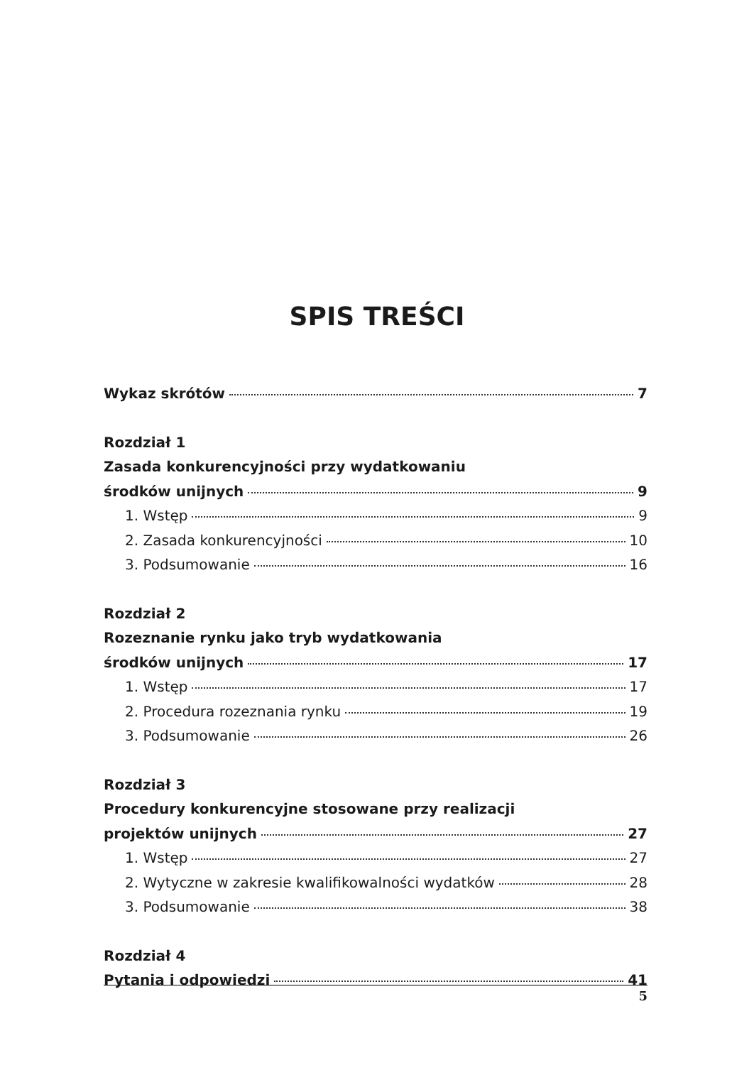SPIS TREŚCI
Wykaz skrótów 7
Rozdział 1
Zasada konkurencyjności przy wydatkowaniu
środków unijnych 9
1. Wstęp 9
2. Zasada konkurencyjności 10
3. Podsumowanie 16
Rozdział 2
Rozeznanie rynku jako tryb wydatkowania
środków unijnych 17
1. Wstęp 17
2. Procedura rozeznania rynku 19
3. Podsumowanie 26
Rozdział 3
Procedury konkurencyjne stosowane przy realizacji
projektów unijnych 27
1. Wstęp 27
2. Wytyczne w zakresie kwalifikowalności wydatków 28
3. Podsumowanie 38
Rozdział 4
Pytania i odpowiedzi 41
5